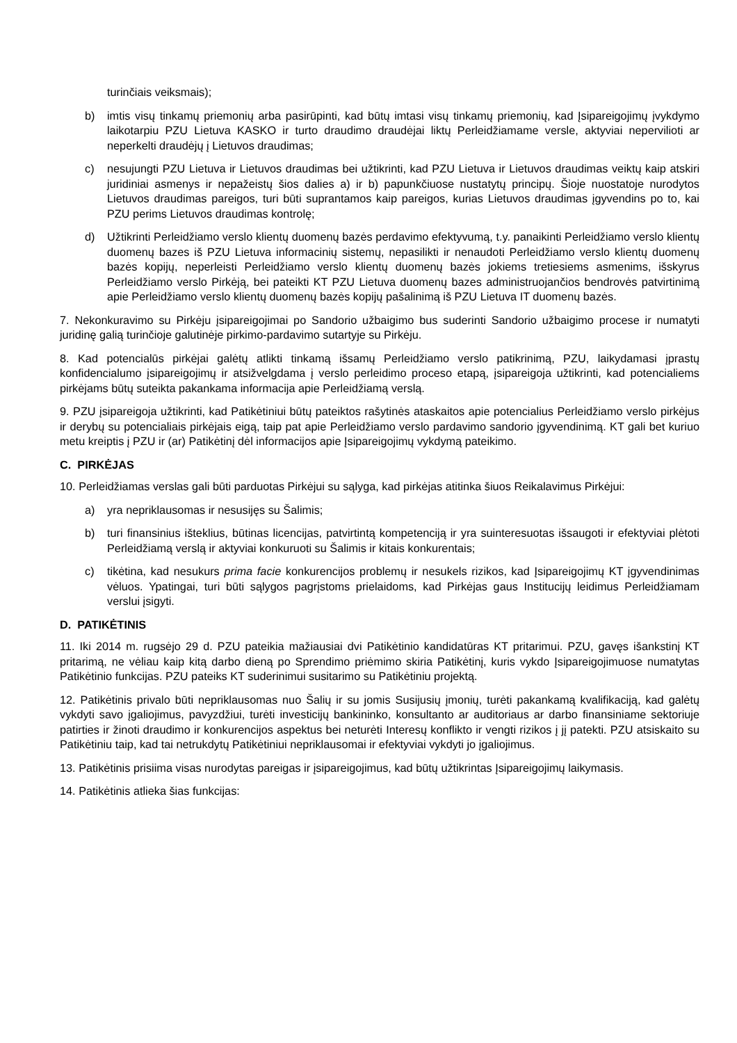turinčiais veiksmais);
b) imtis visų tinkamų priemonių arba pasirūpinti, kad būtų imtasi visų tinkamų priemonių, kad Įsipareigojimų įvykdymo laikotarpiu PZU Lietuva KASKO ir turto draudimo draudėjai liktų Perleidžiamame versle, aktyviai nepervilioti ar neperkelti draudėjų į Lietuvos draudimas;
c) nesujungti PZU Lietuva ir Lietuvos draudimas bei užtikrinti, kad PZU Lietuva ir Lietuvos draudimas veiktų kaip atskiri juridiniai asmenys ir nepažeistų šios dalies a) ir b) papunkčiuose nustatytų principų. Šioje nuostatoje nurodytos Lietuvos draudimas pareigos, turi būti suprantamos kaip pareigos, kurias Lietuvos draudimas įgyvendins po to, kai PZU perims Lietuvos draudimas kontrolę;
d) Užtikrinti Perleidžiamo verslo klientų duomenų bazės perdavimo efektyvumą, t.y. panaikinti Perleidžiamo verslo klientų duomenų bazes iš PZU Lietuva informacinių sistemų, nepasilikti ir nenaudoti Perleidžiamo verslo klientų duomenų bazės kopijų, neperleisti Perleidžiamo verslo klientų duomenų bazės jokiems tretiesiems asmenims, išskyrus Perleidžiamo verslo Pirkėją, bei pateikti KT PZU Lietuva duomenų bazes administruojančios bendrovės patvirtinimą apie Perleidžiamo verslo klientų duomenų bazės kopijų pašalinimą iš PZU Lietuva IT duomenų bazės.
7. Nekonkuravimo su Pirkėju įsipareigojimai po Sandorio užbaigimo bus suderinti Sandorio užbaigimo procese ir numatyti juridinę galią turinčioje galutinėje pirkimo-pardavimo sutartyje su Pirkėju.
8. Kad potencialūs pirkėjai galėtų atlikti tinkamą išsamų Perleidžiamo verslo patikrinimą, PZU, laikydamasi įprastų konfidencialumo įsipareigojimų ir atsižvelgdama į verslo perleidimo proceso etapą, įsipareigoja užtikrinti, kad potencialiems pirkėjams būtų suteikta pakankama informacija apie Perleidžiamą verslą.
9. PZU įsipareigoja užtikrinti, kad Patikėtiniui būtų pateiktos rašytinės ataskaitos apie potencialius Perleidžiamo verslo pirkėjus ir derybų su potencialiais pirkėjais eigą, taip pat apie Perleidžiamo verslo pardavimo sandorio įgyvendinimą. KT gali bet kuriuo metu kreiptis į PZU ir (ar) Patikėtinį dėl informacijos apie Įsipareigojimų vykdymą pateikimo.
C. PIRKĖJAS
10. Perleidžiamas verslas gali būti parduotas Pirkėjui su sąlyga, kad pirkėjas atitinka šiuos Reikalavimus Pirkėjui:
a) yra nepriklausomas ir nesusijęs su Šalimis;
b) turi finansinius išteklius, būtinas licencijas, patvirtintą kompetenciją ir yra suinteresuotas išsaugoti ir efektyviai plėtoti Perleidžiamą verslą ir aktyviai konkuruoti su Šalimis ir kitais konkurentais;
c) tikėtina, kad nesukurs prima facie konkurencijos problemų ir nesukels rizikos, kad Įsipareigojimų KT įgyvendinimas vėluos. Ypatingai, turi būti sąlygos pagrįstoms prielaidoms, kad Pirkėjas gaus Institucijų leidimus Perleidžiamam verslui įsigyti.
D. PATIKĖTINIS
11. Iki 2014 m. rugsėjo 29 d. PZU pateikia mažiausiai dvi Patikėtinio kandidatūras KT pritarimui. PZU, gavęs išankstinį KT pritarimą, ne vėliau kaip kitą darbo dieną po Sprendimo priėmimo skiria Patikėtinį, kuris vykdo Įsipareigojimuose numatytas Patikėtinio funkcijas. PZU pateiks KT suderinimui susitarimo su Patikėtiniu projektą.
12. Patikėtinis privalo būti nepriklausomas nuo Šalių ir su jomis Susijusių įmonių, turėti pakankamą kvalifikaciją, kad galėtų vykdyti savo įgaliojimus, pavyzdžiui, turėti investicijų bankininko, konsultanto ar auditoriaus ar darbo finansiniame sektoriuje patirties ir žinoti draudimo ir konkurencijos aspektus bei neturėti Interesų konflikto ir vengti rizikos į jį patekti. PZU atsiskaito su Patikėtiniu taip, kad tai netrukdytų Patikėtiniui nepriklausomai ir efektyviai vykdyti jo įgaliojimus.
13. Patikėtinis prisiima visas nurodytas pareigas ir įsipareigojimus, kad būtų užtikrintas Įsipareigojimų laikymasis.
14. Patikėtinis atlieka šias funkcijas: